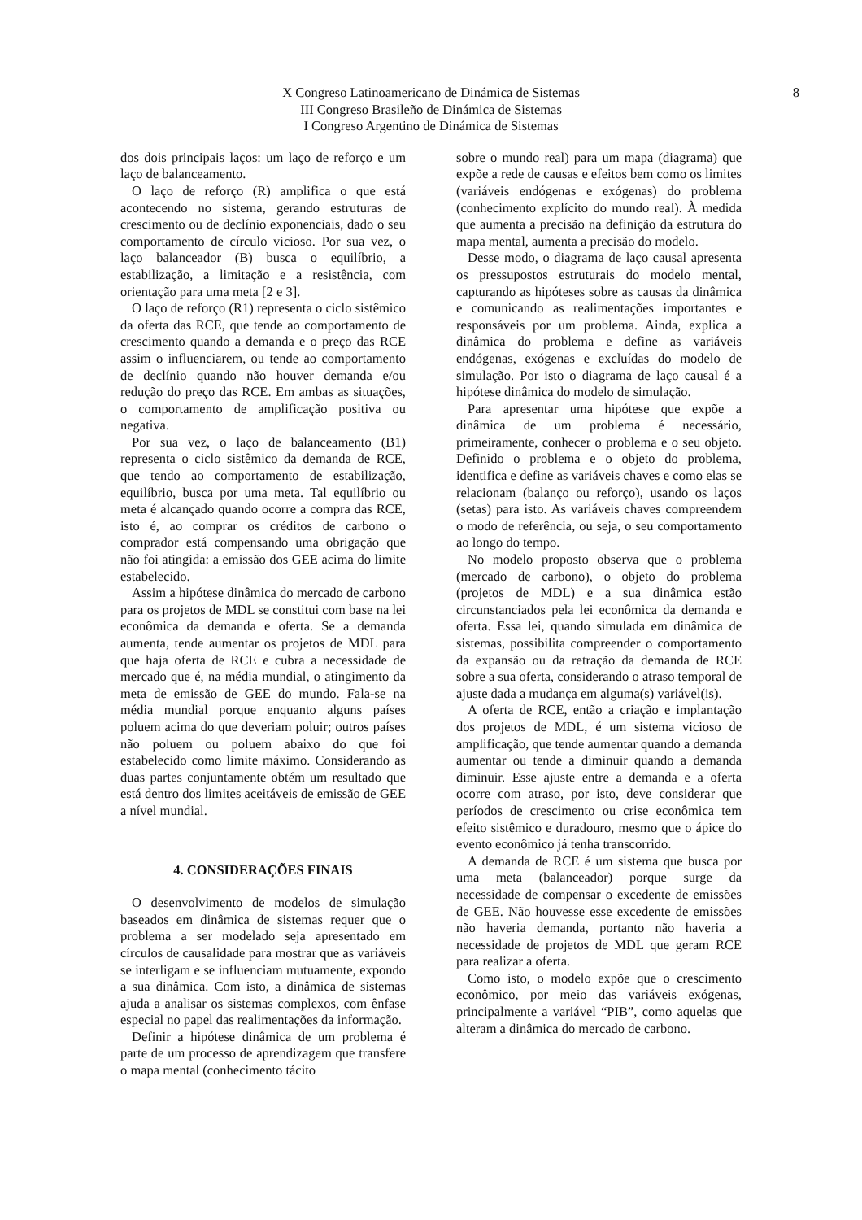X Congreso Latinoamericano de Dinámica de Sistemas
III Congreso Brasileño de Dinámica de Sistemas
I Congreso Argentino de Dinámica de Sistemas
8
dos dois principais laços: um laço de reforço e um laço de balanceamento.
O laço de reforço (R) amplifica o que está acontecendo no sistema, gerando estruturas de crescimento ou de declínio exponenciais, dado o seu comportamento de círculo vicioso. Por sua vez, o laço balanceador (B) busca o equilíbrio, a estabilização, a limitação e a resistência, com orientação para uma meta [2 e 3].
O laço de reforço (R1) representa o ciclo sistêmico da oferta das RCE, que tende ao comportamento de crescimento quando a demanda e o preço das RCE assim o influenciarem, ou tende ao comportamento de declínio quando não houver demanda e/ou redução do preço das RCE. Em ambas as situações, o comportamento de amplificação positiva ou negativa.
Por sua vez, o laço de balanceamento (B1) representa o ciclo sistêmico da demanda de RCE, que tendo ao comportamento de estabilização, equilíbrio, busca por uma meta. Tal equilíbrio ou meta é alcançado quando ocorre a compra das RCE, isto é, ao comprar os créditos de carbono o comprador está compensando uma obrigação que não foi atingida: a emissão dos GEE acima do limite estabelecido.
Assim a hipótese dinâmica do mercado de carbono para os projetos de MDL se constitui com base na lei econômica da demanda e oferta. Se a demanda aumenta, tende aumentar os projetos de MDL para que haja oferta de RCE e cubra a necessidade de mercado que é, na média mundial, o atingimento da meta de emissão de GEE do mundo. Fala-se na média mundial porque enquanto alguns países poluem acima do que deveriam poluir; outros países não poluem ou poluem abaixo do que foi estabelecido como limite máximo. Considerando as duas partes conjuntamente obtém um resultado que está dentro dos limites aceitáveis de emissão de GEE a nível mundial.
4. CONSIDERAÇÕES FINAIS
O desenvolvimento de modelos de simulação baseados em dinâmica de sistemas requer que o problema a ser modelado seja apresentado em círculos de causalidade para mostrar que as variáveis se interligam e se influenciam mutuamente, expondo a sua dinâmica. Com isto, a dinâmica de sistemas ajuda a analisar os sistemas complexos, com ênfase especial no papel das realimentações da informação.
Definir a hipótese dinâmica de um problema é parte de um processo de aprendizagem que transfere o mapa mental (conhecimento tácito
sobre o mundo real) para um mapa (diagrama) que expõe a rede de causas e efeitos bem como os limites (variáveis endógenas e exógenas) do problema (conhecimento explícito do mundo real). À medida que aumenta a precisão na definição da estrutura do mapa mental, aumenta a precisão do modelo.
Desse modo, o diagrama de laço causal apresenta os pressupostos estruturais do modelo mental, capturando as hipóteses sobre as causas da dinâmica e comunicando as realimentações importantes e responsáveis por um problema. Ainda, explica a dinâmica do problema e define as variáveis endógenas, exógenas e excluídas do modelo de simulação. Por isto o diagrama de laço causal é a hipótese dinâmica do modelo de simulação.
Para apresentar uma hipótese que expõe a dinâmica de um problema é necessário, primeiramente, conhecer o problema e o seu objeto. Definido o problema e o objeto do problema, identifica e define as variáveis chaves e como elas se relacionam (balanço ou reforço), usando os laços (setas) para isto. As variáveis chaves compreendem o modo de referência, ou seja, o seu comportamento ao longo do tempo.
No modelo proposto observa que o problema (mercado de carbono), o objeto do problema (projetos de MDL) e a sua dinâmica estão circunstanciados pela lei econômica da demanda e oferta. Essa lei, quando simulada em dinâmica de sistemas, possibilita compreender o comportamento da expansão ou da retração da demanda de RCE sobre a sua oferta, considerando o atraso temporal de ajuste dada a mudança em alguma(s) variável(is).
A oferta de RCE, então a criação e implantação dos projetos de MDL, é um sistema vicioso de amplificação, que tende aumentar quando a demanda aumentar ou tende a diminuir quando a demanda diminuir. Esse ajuste entre a demanda e a oferta ocorre com atraso, por isto, deve considerar que períodos de crescimento ou crise econômica tem efeito sistêmico e duradouro, mesmo que o ápice do evento econômico já tenha transcorrido.
A demanda de RCE é um sistema que busca por uma meta (balanceador) porque surge da necessidade de compensar o excedente de emissões de GEE. Não houvesse esse excedente de emissões não haveria demanda, portanto não haveria a necessidade de projetos de MDL que geram RCE para realizar a oferta.
Como isto, o modelo expõe que o crescimento econômico, por meio das variáveis exógenas, principalmente a variável “PIB”, como aquelas que alteram a dinâmica do mercado de carbono.